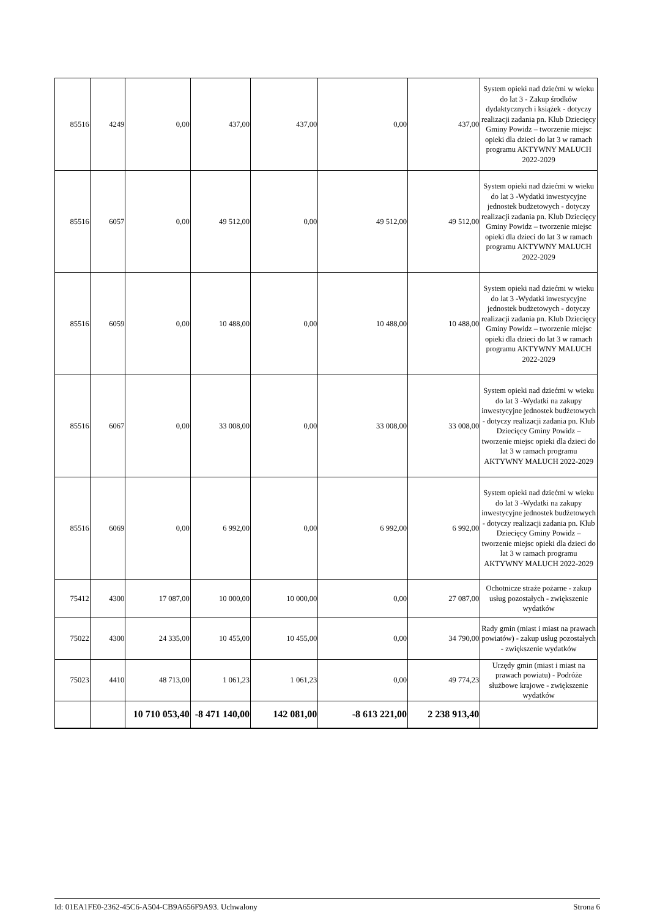| 85516 | 4249 | 0,00 | 437,00 | 437,00 | 0,00 | 437,00 | System opieki nad dziećmi w wieku do lat 3 - Zakup środków dydaktycznych i książek - dotyczy realizacji zadania pn. Klub Dziecięcy Gminy Powidz – tworzenie miejsc opieki dla dzieci do lat 3 w ramach programu AKTYWNY MALUCH 2022-2029 |
| 85516 | 6057 | 0,00 | 49 512,00 | 0,00 | 49 512,00 | 49 512,00 | System opieki nad dziećmi w wieku do lat 3 -Wydatki inwestycyjne jednostek budżetowych - dotyczy realizacji zadania pn. Klub Dziecięcy Gminy Powidz – tworzenie miejsc opieki dla dzieci do lat 3 w ramach programu AKTYWNY MALUCH 2022-2029 |
| 85516 | 6059 | 0,00 | 10 488,00 | 0,00 | 10 488,00 | 10 488,00 | System opieki nad dziećmi w wieku do lat 3 -Wydatki inwestycyjne jednostek budżetowych - dotyczy realizacji zadania pn. Klub Dziecięcy Gminy Powidz – tworzenie miejsc opieki dla dzieci do lat 3 w ramach programu AKTYWNY MALUCH 2022-2029 |
| 85516 | 6067 | 0,00 | 33 008,00 | 0,00 | 33 008,00 | 33 008,00 | System opieki nad dziećmi w wieku do lat 3 -Wydatki na zakupy inwestycyjne jednostek budżetowych - dotyczy realizacji zadania pn. Klub Dziecięcy Gminy Powidz – tworzenie miejsc opieki dla dzieci do lat 3 w ramach programu AKTYWNY MALUCH 2022-2029 |
| 85516 | 6069 | 0,00 | 6 992,00 | 0,00 | 6 992,00 | 6 992,00 | System opieki nad dziećmi w wieku do lat 3 -Wydatki na zakupy inwestycyjne jednostek budżetowych - dotyczy realizacji zadania pn. Klub Dziecięcy Gminy Powidz – tworzenie miejsc opieki dla dzieci do lat 3 w ramach programu AKTYWNY MALUCH 2022-2029 |
| 75412 | 4300 | 17 087,00 | 10 000,00 | 10 000,00 | 0,00 | 27 087,00 | Ochotnicze straże pożarne - zakup usług pozostałych - zwiększenie wydatków |
| 75022 | 4300 | 24 335,00 | 10 455,00 | 10 455,00 | 0,00 | 34 790,00 | Rady gmin (miast i miast na prawach powiatów) - zakup usług pozostałych - zwiększenie wydatków |
| 75023 | 4410 | 48 713,00 | 1 061,23 | 1 061,23 | 0,00 | 49 774,23 | Urzędy gmin (miast i miast na prawach powiatu) - Podróże służbowe krajowe - zwiększenie wydatków |
| | | 10 710 053,40 | -8 471 140,00 | 142 081,00 | -8 613 221,00 | 2 238 913,40 | |
Id: 01EA1FE0-2362-45C6-A504-CB9A656F9A93. Uchwalony Strona 6